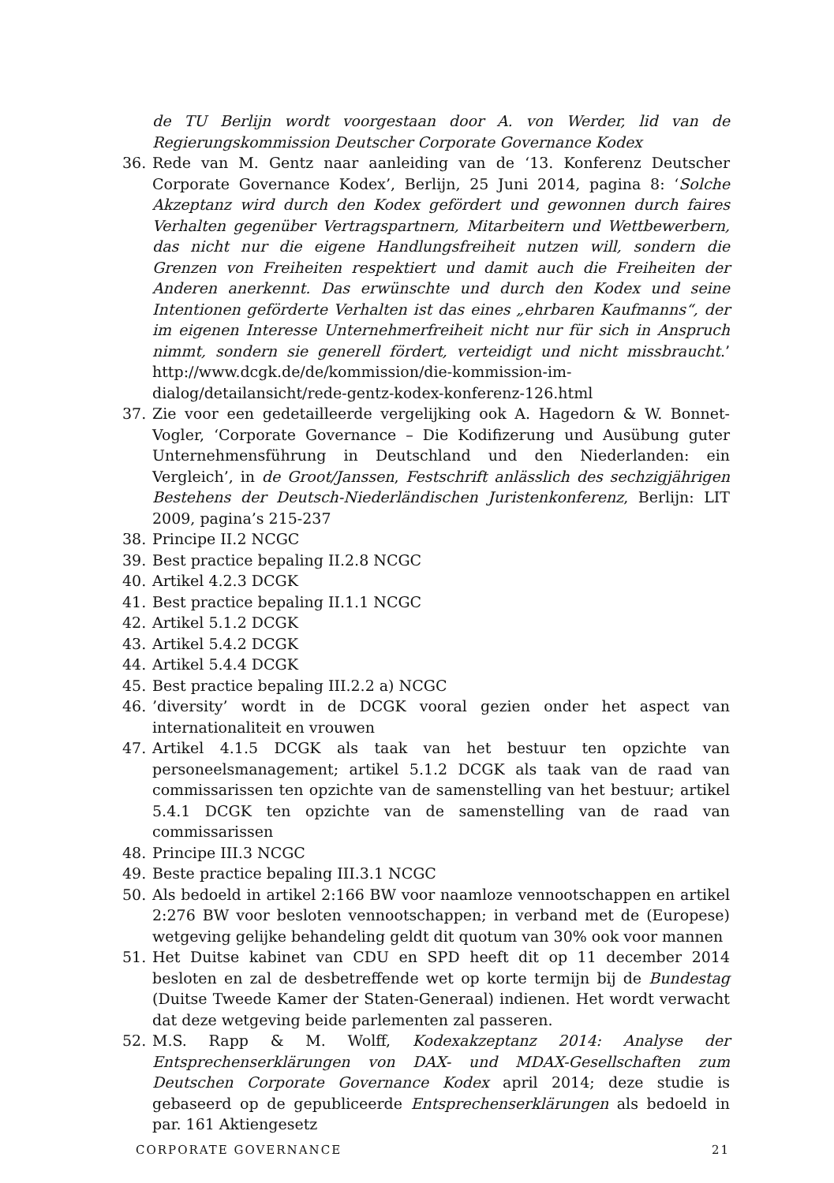de TU Berlijn wordt voorgestaan door A. von Werder, lid van de Regierungskommission Deutscher Corporate Governance Kodex
36. Rede van M. Gentz naar aanleiding van de ‘13. Konferenz Deutscher Corporate Governance Kodex’, Berlijn, 25 Juni 2014, pagina 8: ‘Solche Akzeptanz wird durch den Kodex gefördert und gewonnen durch faires Verhalten gegenüber Vertragspartnern, Mitarbeitern und Wettbewerbern, das nicht nur die eigene Handlungsfreiheit nutzen will, sondern die Grenzen von Freiheiten respektiert und damit auch die Freiheiten der Anderen anerkennt. Das erwünschte und durch den Kodex und seine Intentionen geförderte Verhalten ist das eines „ehrbaren Kaufmanns“, der im eigenen Interesse Unternehmerfreiheit nicht nur für sich in Anspruch nimmt, sondern sie generell fördert, verteidigt und nicht missbraucht.’ http://www.dcgk.de/de/kommission/die-kommission-im-dialog/detailansicht/rede-gentz-kodex-konferenz-126.html
37. Zie voor een gedetailleerde vergelijking ook A. Hagedorn & W. Bonnet-Vogler, ‘Corporate Governance – Die Kodifizerung und Ausübung guter Unternehmensführung in Deutschland und den Niederlanden: ein Vergleich’, in de Groot/Janssen, Festschrift anlässlich des sechzigjährigen Bestehens der Deutsch-Niederländischen Juristenkonferenz, Berlijn: LIT 2009, pagina’s 215-237
38. Principe II.2 NCGC
39. Best practice bepaling II.2.8 NCGC
40. Artikel 4.2.3 DCGK
41. Best practice bepaling II.1.1 NCGC
42. Artikel 5.1.2 DCGK
43. Artikel 5.4.2 DCGK
44. Artikel 5.4.4 DCGK
45. Best practice bepaling III.2.2 a) NCGC
46.’diversity’ wordt in de DCGK vooral gezien onder het aspect van internationaliteit en vrouwen
47. Artikel 4.1.5 DCGK als taak van het bestuur ten opzichte van personeelsmanagement; artikel 5.1.2 DCGK als taak van de raad van commissarissen ten opzichte van de samenstelling van het bestuur; artikel 5.4.1 DCGK ten opzichte van de samenstelling van de raad van commissarissen
48. Principe III.3 NCGC
49. Beste practice bepaling III.3.1 NCGC
50. Als bedoeld in artikel 2:166 BW voor naamloze vennootschappen en artikel 2:276 BW voor besloten vennootschappen; in verband met de (Europese) wetgeving gelijke behandeling geldt dit quotum van 30% ook voor mannen
51. Het Duitse kabinet van CDU en SPD heeft dit op 11 december 2014 besloten en zal de desbetreffende wet op korte termijn bij de Bundestag (Duitse Tweede Kamer der Staten-Generaal) indienen. Het wordt verwacht dat deze wetgeving beide parlementen zal passeren.
52. M.S. Rapp & M. Wolff, Kodexakzeptanz 2014: Analyse der Entsprechenserklärungen von DAX- und MDAX-Gesellschaften zum Deutschen Corporate Governance Kodex april 2014; deze studie is gebaseerd op de gepubliceerde Entsprechenserklärungen als bedoeld in par. 161 Aktiengesetz
CORPORATE GOVERNANCE 21